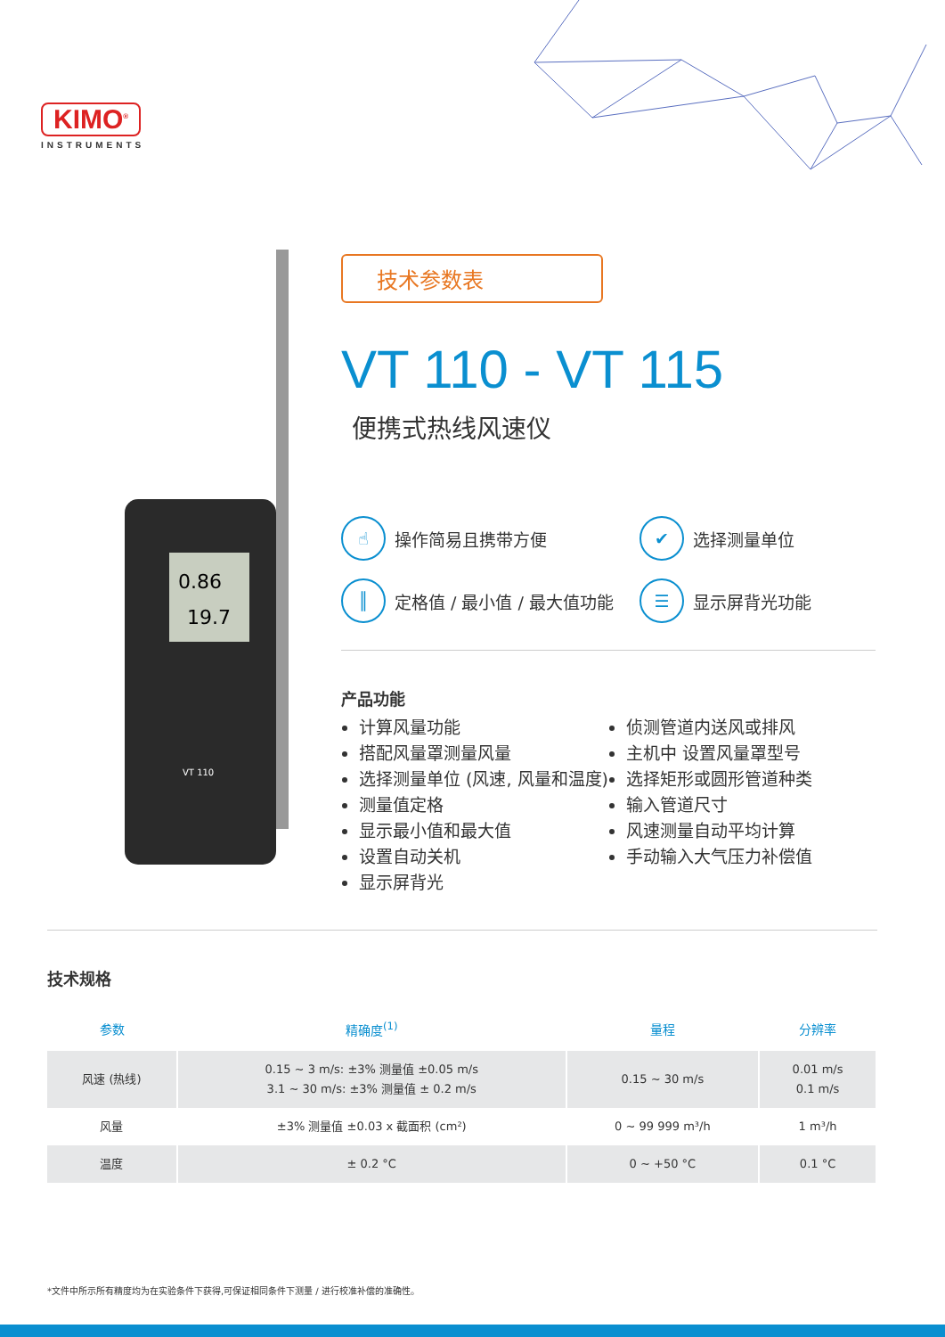KIMO<sup>®</sup>
INSTRUMENTS
0.86
19.7
VT 110
技术参数表
VT 110 - VT 115
便携式热线风速仪
☝ 操作简易且携带方便
✔ 选择测量单位
║ 定格值 / 最小值 / 最大值功能
☰ 显示屏背光功能
产品功能
计算风量功能
搭配风量罩测量风量
选择测量单位 (风速, 风量和温度)
测量值定格
显示最小值和最大值
设置自动关机
显示屏背光
侦测管道内送风或排风
主机中 设置风量罩型号
选择矩形或圆形管道种类
输入管道尺寸
风速测量自动平均计算
手动输入大气压力补偿值
技术规格
| 参数 | 精确度<sup>(1)</sup> | 量程 | 分辨率 |
| --- | --- | --- | --- |
| 风速 (热线) | 0.15 ~ 3 m/s: ±3% 测量值 ±0.05 m/s 3.1 ~ 30 m/s: ±3% 测量值 ± 0.2 m/s | 0.15 ~ 30 m/s | 0.01 m/s 0.1 m/s |
| 风量 | ±3% 测量值 ±0.03 x 截面积 (cm²) | 0 ~ 99 999 m³/h | 1 m³/h |
| 温度 | ± 0.2 °C | 0 ~ +50 °C | 0.1 °C |
*文件中所示所有精度均为在实验条件下获得,可保证相同条件下测量 / 进行校准补偿的准确性。